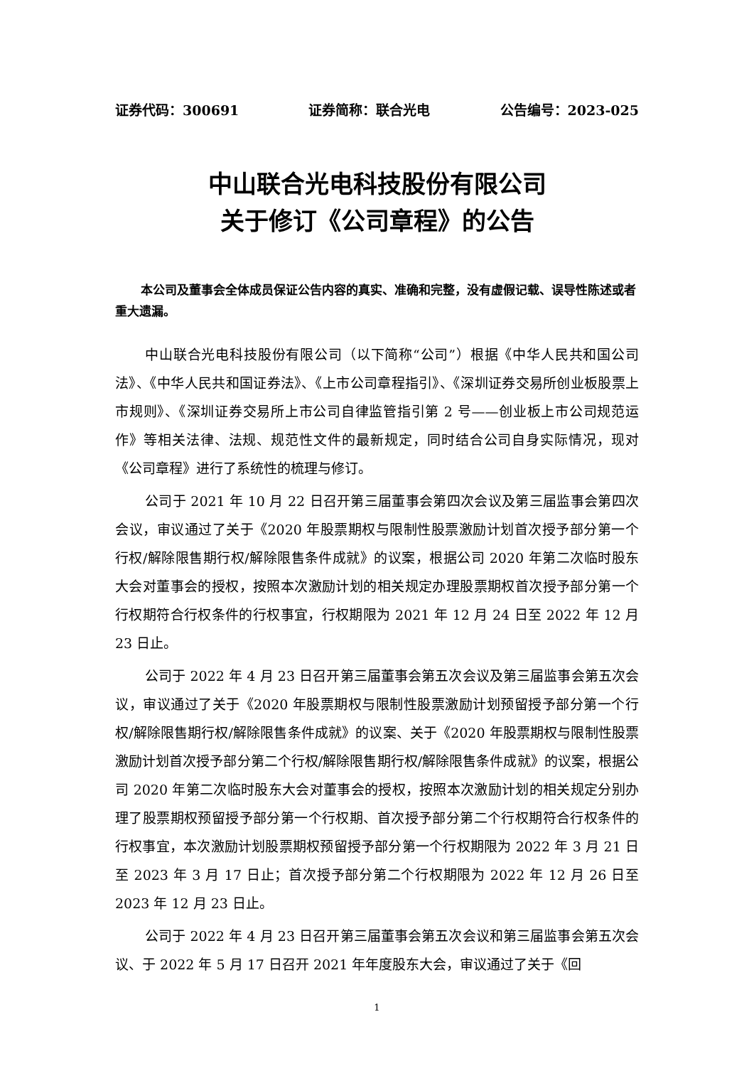证券代码：300691 证券简称：联合光电 公告编号：2023-025
中山联合光电科技股份有限公司
关于修订《公司章程》的公告
本公司及董事会全体成员保证公告内容的真实、准确和完整，没有虚假记载、误导性陈述或者重大遗漏。
中山联合光电科技股份有限公司（以下简称“公司”）根据《中华人民共和国公司法》、《中华人民共和国证券法》、《上市公司章程指引》、《深圳证券交易所创业板股票上市规则》、《深圳证券交易所上市公司自律监管指引第 2 号——创业板上市公司规范运作》等相关法律、法规、规范性文件的最新规定，同时结合公司自身实际情况，现对《公司章程》进行了系统性的梳理与修订。
公司于 2021 年 10 月 22 日召开第三届董事会第四次会议及第三届监事会第四次会议，审议通过了关于《2020 年股票期权与限制性股票激励计划首次授予部分第一个行权/解除限售期行权/解除限售条件成就》的议案，根据公司 2020 年第二次临时股东大会对董事会的授权，按照本次激励计划的相关规定办理股票期权首次授予部分第一个行权期符合行权条件的行权事宜，行权期限为 2021 年 12 月 24 日至 2022 年 12 月 23 日止。
公司于 2022 年 4 月 23 日召开第三届董事会第五次会议及第三届监事会第五次会议，审议通过了关于《2020 年股票期权与限制性股票激励计划预留授予部分第一个行权/解除限售期行权/解除限售条件成就》的议案、关于《2020 年股票期权与限制性股票激励计划首次授予部分第二个行权/解除限售期行权/解除限售条件成就》的议案，根据公司 2020 年第二次临时股东大会对董事会的授权，按照本次激励计划的相关规定分别办理了股票期权预留授予部分第一个行权期、首次授予部分第二个行权期符合行权条件的行权事宜，本次激励计划股票期权预留授予部分第一个行权期限为 2022 年 3 月 21 日至 2023 年 3 月 17 日止；首次授予部分第二个行权期限为 2022 年 12 月 26 日至 2023 年 12 月 23 日止。
公司于 2022 年 4 月 23 日召开第三届董事会第五次会议和第三届监事会第五次会议、于 2022 年 5 月 17 日召开 2021 年年度股东大会，审议通过了关于《回
1